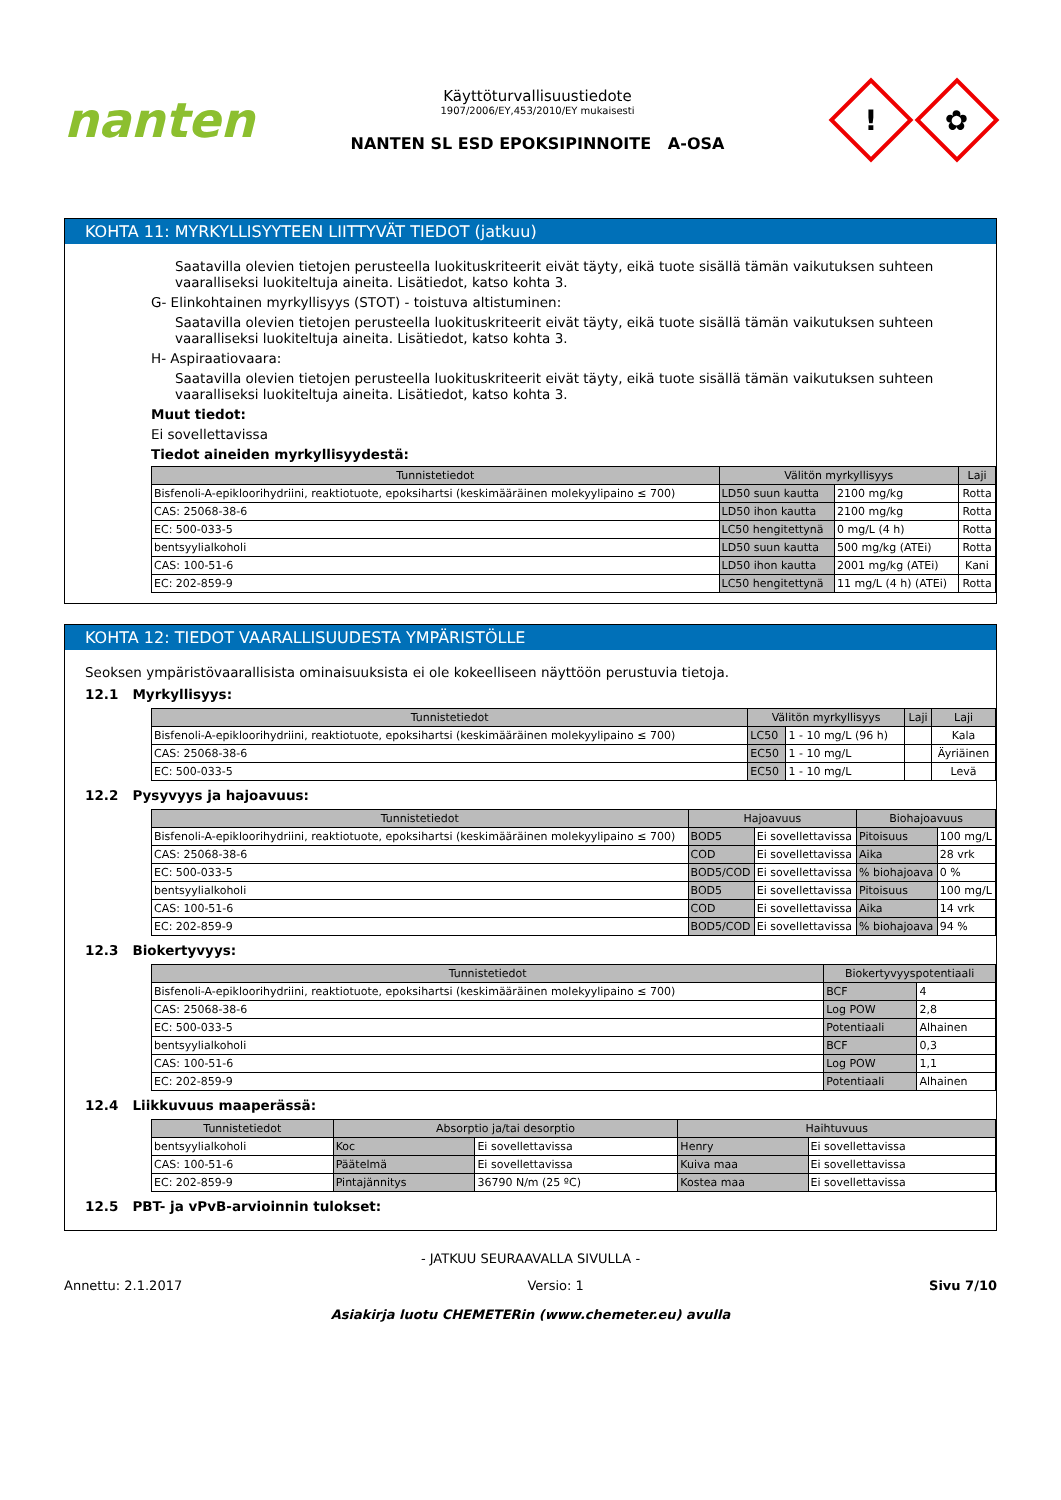nanten
Käyttöturvallisuustiedote
1907/2006/EY,453/2010/EY mukaisesti
NANTEN SL ESD EPOKSIPINNOITE A-OSA
!
✿
KOHTA 11: MYRKYLLISYYTEEN LIITTYVÄT TIEDOT (jatkuu)
Saatavilla olevien tietojen perusteella luokituskriteerit eivät täyty, eikä tuote sisällä tämän vaikutuksen suhteen vaaralliseksi luokiteltuja aineita. Lisätiedot, katso kohta 3.
G- Elinkohtainen myrkyllisyys (STOT) - toistuva altistuminen:
Saatavilla olevien tietojen perusteella luokituskriteerit eivät täyty, eikä tuote sisällä tämän vaikutuksen suhteen vaaralliseksi luokiteltuja aineita. Lisätiedot, katso kohta 3.
H- Aspiraatiovaara:
Saatavilla olevien tietojen perusteella luokituskriteerit eivät täyty, eikä tuote sisällä tämän vaikutuksen suhteen vaaralliseksi luokiteltuja aineita. Lisätiedot, katso kohta 3.
Muut tiedot:
Ei sovellettavissa
Tiedot aineiden myrkyllisyydestä:
| Tunnistetiedot | Välitön myrkyllisyys | | Laji |
| --- | --- | --- | --- |
| Bisfenoli-A-epikloorihydriini, reaktiotuote, epoksihartsi (keskimääräinen molekyylipaino ≤ 700) | LD50 suun kautta | 2100 mg/kg | Rotta |
| CAS: 25068-38-6 | LD50 ihon kautta | 2100 mg/kg | Rotta |
| EC: 500-033-5 | LC50 hengitettynä | 0 mg/L (4 h) | Rotta |
| bentsyylialkoholi | LD50 suun kautta | 500 mg/kg (ATEi) | Rotta |
| CAS: 100-51-6 | LD50 ihon kautta | 2001 mg/kg (ATEi) | Kani |
| EC: 202-859-9 | LC50 hengitettynä | 11 mg/L (4 h) (ATEi) | Rotta |
KOHTA 12: TIEDOT VAARALLISUUDESTA YMPÄRISTÖLLE
Seoksen ympäristövaarallisista ominaisuuksista ei ole kokeelliseen näyttöön perustuvia tietoja.
12.1 Myrkyllisyys:
| Tunnistetiedot | Välitön myrkyllisyys | | Laji | Laji |
| --- | --- | --- | --- | --- |
| Bisfenoli-A-epikloorihydriini, reaktiotuote, epoksihartsi (keskimääräinen molekyylipaino ≤ 700) | LC50 | 1 - 10 mg/L (96 h) | | Kala |
| CAS: 25068-38-6 | EC50 | 1 - 10 mg/L | | Äyriäinen |
| EC: 500-033-5 | EC50 | 1 - 10 mg/L | | Levä |
12.2 Pysyvyys ja hajoavuus:
| Tunnistetiedot | Hajoavuus | | Biohajoavuus | |
| --- | --- | --- | --- | --- |
| Bisfenoli-A-epikloorihydriini, reaktiotuote, epoksihartsi (keskimääräinen molekyylipaino ≤ 700) | BOD5 | Ei sovellettavissa | Pitoisuus | 100 mg/L |
| CAS: 25068-38-6 | COD | Ei sovellettavissa | Aika | 28 vrk |
| EC: 500-033-5 | BOD5/COD | Ei sovellettavissa | % biohajoava | 0 % |
| bentsyylialkoholi | BOD5 | Ei sovellettavissa | Pitoisuus | 100 mg/L |
| CAS: 100-51-6 | COD | Ei sovellettavissa | Aika | 14 vrk |
| EC: 202-859-9 | BOD5/COD | Ei sovellettavissa | % biohajoava | 94 % |
12.3 Biokertyvyys:
| Tunnistetiedot | Biokertyvyyspotentiaali | |
| --- | --- | --- |
| Bisfenoli-A-epikloorihydriini, reaktiotuote, epoksihartsi (keskimääräinen molekyylipaino ≤ 700) | BCF | 4 |
| CAS: 25068-38-6 | Log POW | 2,8 |
| EC: 500-033-5 | Potentiaali | Alhainen |
| bentsyylialkoholi | BCF | 0,3 |
| CAS: 100-51-6 | Log POW | 1,1 |
| EC: 202-859-9 | Potentiaali | Alhainen |
12.4 Liikkuvuus maaperässä:
| Tunnistetiedot | Absorptio ja/tai desorptio | | Haihtuvuus | |
| --- | --- | --- | --- | --- |
| bentsyylialkoholi | Koc | Ei sovellettavissa | Henry | Ei sovellettavissa |
| CAS: 100-51-6 | Päätelmä | Ei sovellettavissa | Kuiva maa | Ei sovellettavissa |
| EC: 202-859-9 | Pintajännitys | 36790 N/m (25 ºC) | Kostea maa | Ei sovellettavissa |
12.5 PBT- ja vPvB-arvioinnin tulokset:
- JATKUU SEURAAVALLA SIVULLA -
Annettu: 2.1.2017 Versio: 1 Sivu 7/10
Asiakirja luotu CHEMETERin (www.chemeter.eu) avulla